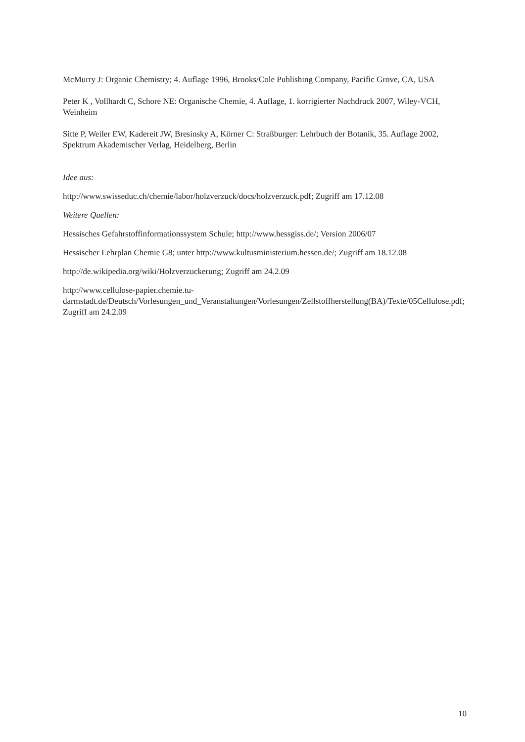McMurry J: Organic Chemistry; 4. Auflage 1996, Brooks/Cole Publishing Company, Pacific Grove, CA, USA
Peter K , Vollhardt C, Schore NE: Organische Chemie, 4. Auflage, 1. korrigierter Nachdruck 2007, Wiley-VCH, Weinheim
Sitte P, Weiler EW, Kadereit JW, Bresinsky A, Körner C: Straßburger: Lehrbuch der Botanik, 35. Auflage 2002, Spektrum Akademischer Verlag, Heidelberg, Berlin
Idee aus:
http://www.swisseduc.ch/chemie/labor/holzverzuck/docs/holzverzuck.pdf; Zugriff am 17.12.08
Weitere Quellen:
Hessisches Gefahrstoffinformationssystem Schule; http://www.hessgiss.de/; Version 2006/07
Hessischer Lehrplan Chemie G8; unter http://www.kultusministerium.hessen.de/; Zugriff am 18.12.08
http://de.wikipedia.org/wiki/Holzverzuckerung; Zugriff am 24.2.09
http://www.cellulose-papier.chemie.tu-darmstadt.de/Deutsch/Vorlesungen_und_Veranstaltungen/Vorlesungen/Zellstoffherstellung(BA)/Texte/05Cellulose.pdf; Zugriff am 24.2.09
10